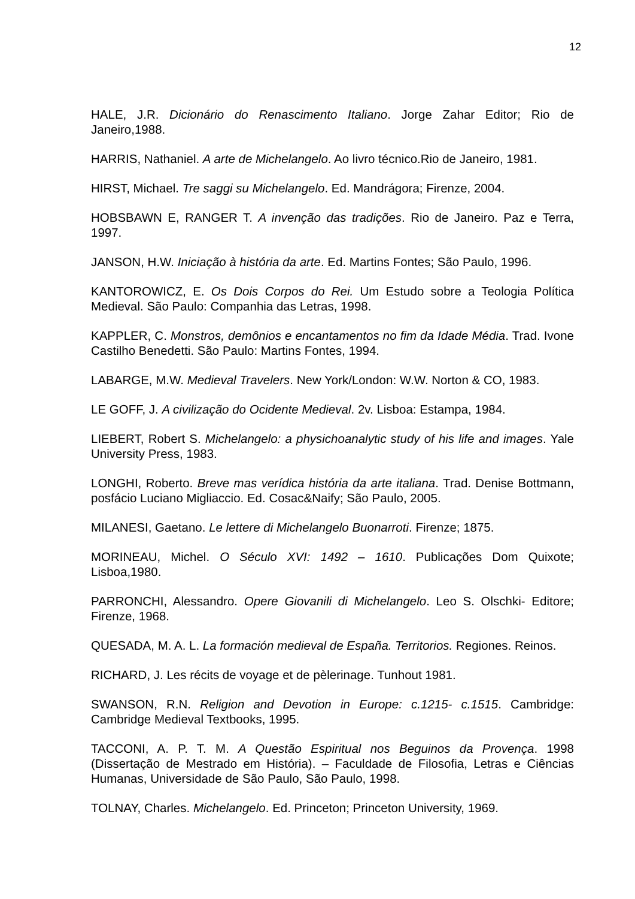12
HALE, J.R. Dicionário do Renascimento Italiano. Jorge Zahar Editor; Rio de Janeiro,1988.
HARRIS, Nathaniel. A arte de Michelangelo. Ao livro técnico.Rio de Janeiro, 1981.
HIRST, Michael. Tre saggi su Michelangelo. Ed. Mandrágora; Firenze, 2004.
HOBSBAWN E, RANGER T. A invenção das tradições. Rio de Janeiro. Paz e Terra, 1997.
JANSON, H.W. Iniciação à história da arte. Ed. Martins Fontes; São Paulo, 1996.
KANTOROWICZ, E. Os Dois Corpos do Rei. Um Estudo sobre a Teologia Política Medieval. São Paulo: Companhia das Letras, 1998.
KAPPLER, C. Monstros, demônios e encantamentos no fim da Idade Média. Trad. Ivone Castilho Benedetti. São Paulo: Martins Fontes, 1994.
LABARGE, M.W. Medieval Travelers. New York/London: W.W. Norton & CO, 1983.
LE GOFF, J. A civilização do Ocidente Medieval. 2v. Lisboa: Estampa, 1984.
LIEBERT, Robert S. Michelangelo: a physichoanalytic study of his life and images. Yale University Press, 1983.
LONGHI, Roberto. Breve mas verídica história da arte italiana. Trad. Denise Bottmann, posfácio Luciano Migliaccio. Ed. Cosac&Naify; São Paulo, 2005.
MILANESI, Gaetano. Le lettere di Michelangelo Buonarroti. Firenze; 1875.
MORINEAU, Michel. O Século XVI: 1492 – 1610. Publicações Dom Quixote; Lisboa,1980.
PARRONCHI, Alessandro. Opere Giovanili di Michelangelo. Leo S. Olschki- Editore; Firenze, 1968.
QUESADA, M. A. L. La formación medieval de España. Territorios. Regiones. Reinos.
RICHARD, J. Les récits de voyage et de pèlerinage. Tunhout 1981.
SWANSON, R.N. Religion and Devotion in Europe: c.1215- c.1515. Cambridge: Cambridge Medieval Textbooks, 1995.
TACCONI, A. P. T. M. A Questão Espiritual nos Beguinos da Provença. 1998 (Dissertação de Mestrado em História). – Faculdade de Filosofia, Letras e Ciências Humanas, Universidade de São Paulo, São Paulo, 1998.
TOLNAY, Charles. Michelangelo. Ed. Princeton; Princeton University, 1969.